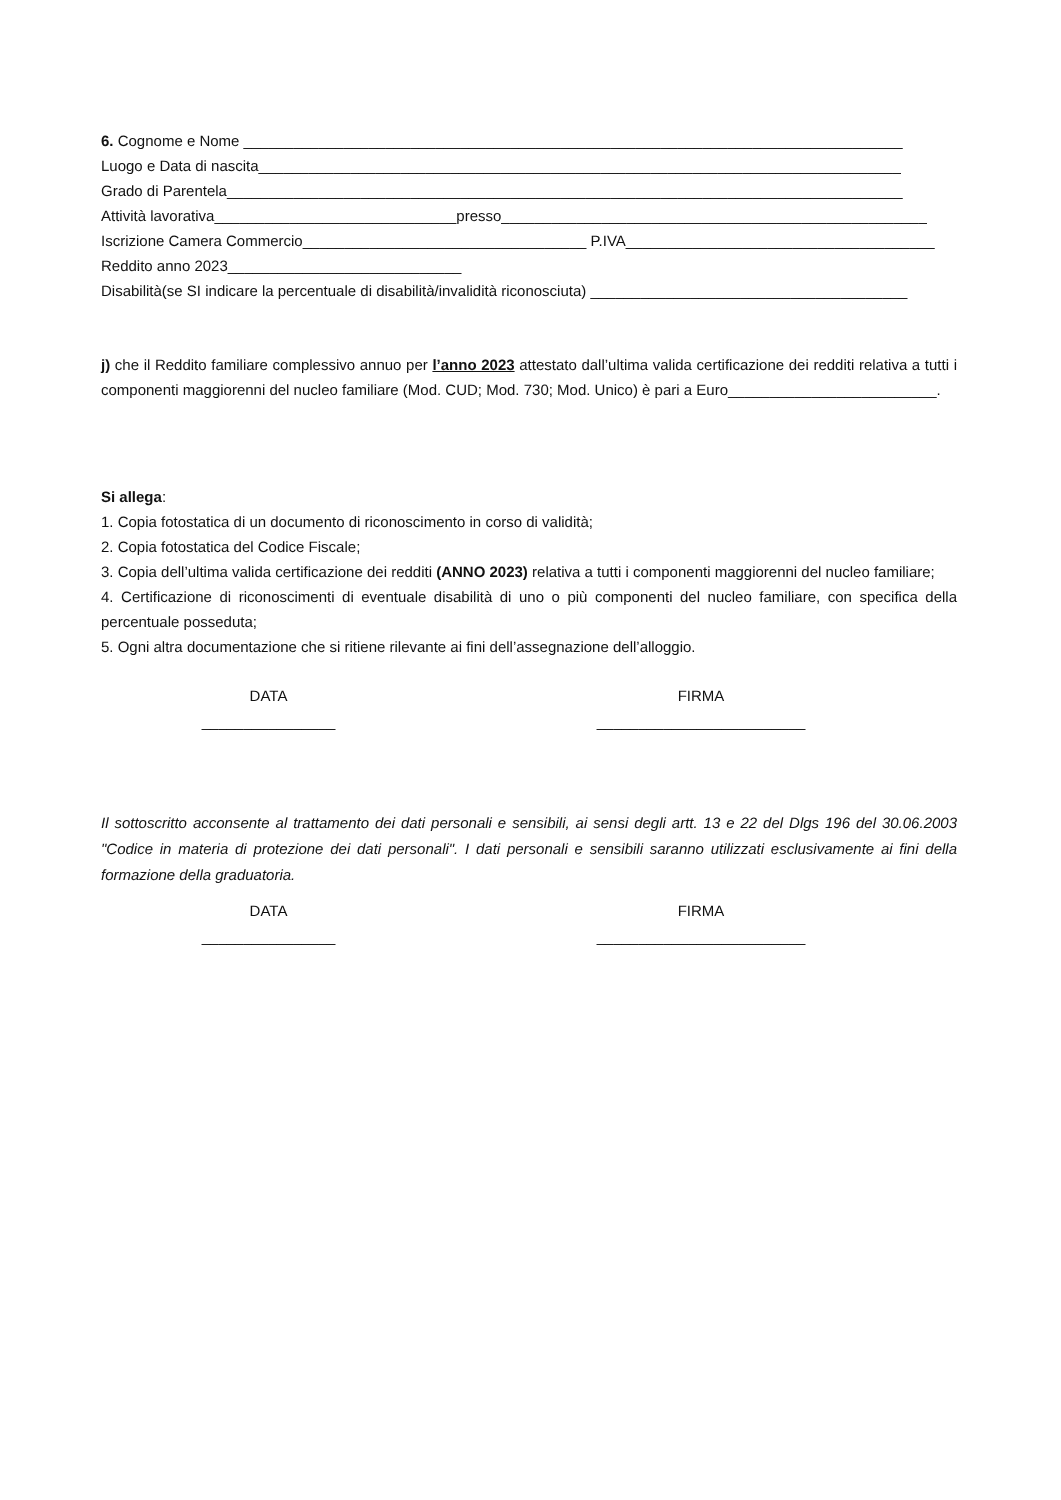6. Cognome e Nome _______________________________________________________________________________
Luogo e Data di nascita_____________________________________________________________________________
Grado di Parentela_________________________________________________________________________________
Attività lavorativa_____________________________presso___________________________________________________
Iscrizione Camera Commercio__________________________________ P.IVA_____________________________________
Reddito anno 2023____________________________
Disabilità(se SI indicare la percentuale di disabilità/invalidità riconosciuta) ______________________________________
j) che il Reddito familiare complessivo annuo per l’anno 2023 attestato dall’ultima valida certificazione dei redditi relativa a tutti i componenti maggiorenni del nucleo familiare (Mod. CUD; Mod. 730; Mod. Unico) è pari a Euro_________________________.
Si allega:
1. Copia fotostatica di un documento di riconoscimento in corso di validità;
2. Copia fotostatica del Codice Fiscale;
3. Copia dell’ultima valida certificazione dei redditi (ANNO 2023) relativa a tutti i componenti maggiorenni del nucleo familiare;
4. Certificazione di riconoscimenti di eventuale disabilità di uno o più componenti del nucleo familiare, con specifica della percentuale posseduta;
5. Ogni altra documentazione che si ritiene rilevante ai fini dell’assegnazione dell’alloggio.
DATA
________________
FIRMA
_________________________
Il sottoscritto acconsente al trattamento dei dati personali e sensibili, ai sensi degli artt. 13 e 22 del Dlgs 196 del 30.06.2003 "Codice in materia di protezione dei dati personali". I dati personali e sensibili saranno utilizzati esclusivamente ai fini della formazione della graduatoria.
DATA
________________
FIRMA
_________________________